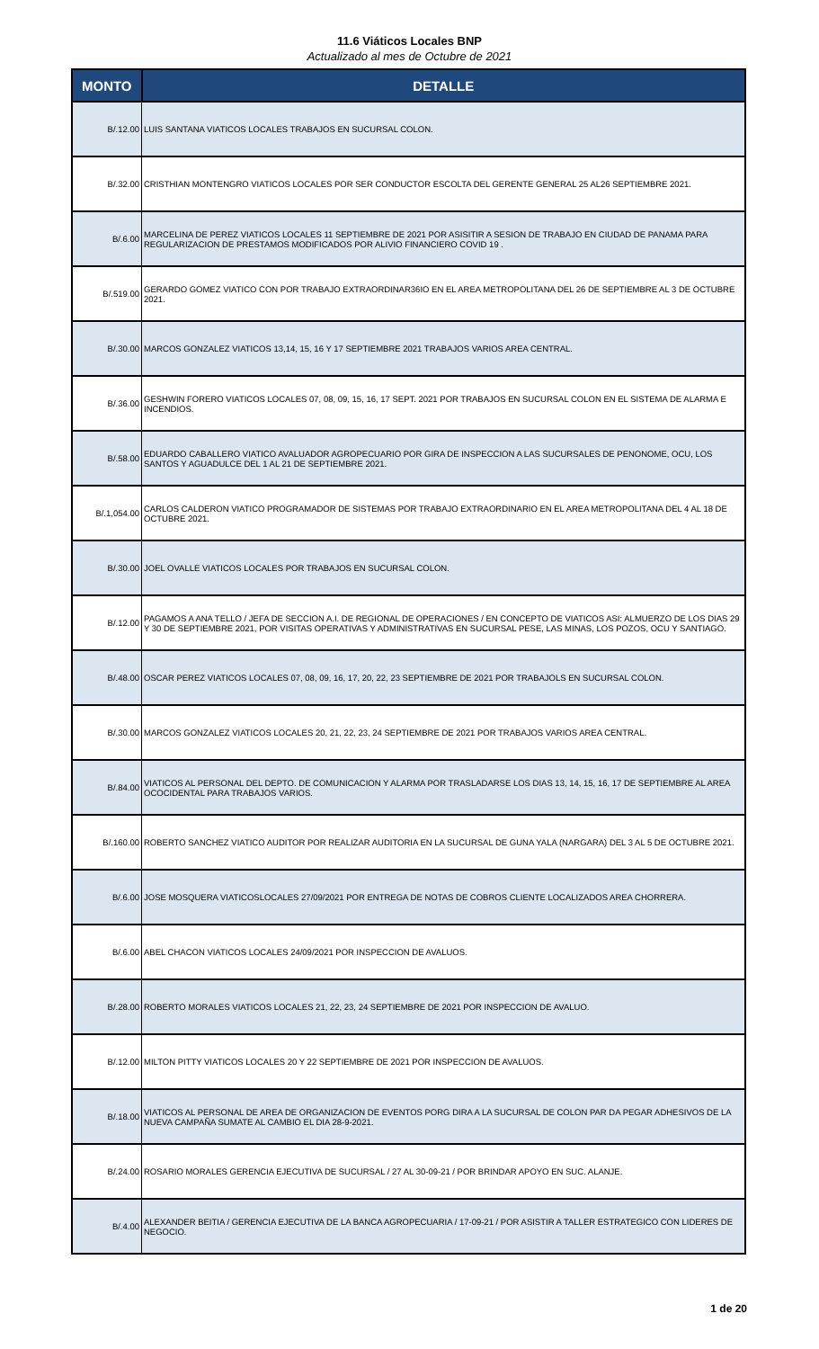11.6 Viáticos Locales BNP
Actualizado al mes de Octubre de 2021
| MONTO | DETALLE |
| --- | --- |
| B/.12.00 | LUIS SANTANA VIATICOS LOCALES TRABAJOS EN SUCURSAL COLON. |
| B/.32.00 | CRISTHIAN MONTENGRO VIATICOS LOCALES POR SER CONDUCTOR ESCOLTA DEL GERENTE GENERAL 25 AL26 SEPTIEMBRE 2021. |
| B/.6.00 | MARCELINA DE PEREZ VIATICOS LOCALES 11 SEPTIEMBRE DE 2021 POR ASISITIR A SESION DE TRABAJO EN CIUDAD DE PANAMA PARA REGULARIZACION DE PRESTAMOS MODIFICADOS POR ALIVIO FINANCIERO COVID 19 . |
| B/.519.00 | GERARDO GOMEZ VIATICO CON POR TRABAJO EXTRAORDINAR36IO EN EL AREA METROPOLITANA DEL 26 DE SEPTIEMBRE AL 3 DE OCTUBRE 2021. |
| B/.30.00 | MARCOS GONZALEZ VIATICOS 13,14, 15, 16 Y 17 SEPTIEMBRE 2021 TRABAJOS VARIOS AREA CENTRAL. |
| B/.36.00 | GESHWIN FORERO VIATICOS LOCALES 07, 08, 09, 15, 16, 17 SEPT. 2021 POR TRABAJOS EN SUCURSAL COLON EN EL SISTEMA DE ALARMA E INCENDIOS. |
| B/.58.00 | EDUARDO CABALLERO VIATICO AVALUADOR AGROPECUARIO POR GIRA DE INSPECCION A LAS SUCURSALES DE PENONOME, OCU, LOS SANTOS Y AGUADULCE DEL 1 AL 21 DE SEPTIEMBRE 2021. |
| B/.1,054.00 | CARLOS CALDERON VIATICO PROGRAMADOR DE SISTEMAS POR TRABAJO EXTRAORDINARIO EN EL AREA METROPOLITANA DEL 4 AL 18 DE OCTUBRE 2021. |
| B/.30.00 | JOEL OVALLE VIATICOS LOCALES POR TRABAJOS EN SUCURSAL COLON. |
| B/.12.00 | PAGAMOS A ANA TELLO / JEFA DE SECCION A.I. DE REGIONAL DE OPERACIONES / EN CONCEPTO DE VIATICOS ASI: ALMUERZO DE LOS DIAS 29 Y 30 DE SEPTIEMBRE 2021, POR VISITAS OPERATIVAS Y ADMINISTRATIVAS EN SUCURSAL PESE, LAS MINAS, LOS POZOS, OCU Y SANTIAGO. |
| B/.48.00 | OSCAR PEREZ VIATICOS LOCALES 07, 08, 09, 16, 17, 20, 22, 23 SEPTIEMBRE DE 2021 POR TRABAJOLS EN SUCURSAL COLON. |
| B/.30.00 | MARCOS GONZALEZ VIATICOS LOCALES 20, 21, 22, 23, 24 SEPTIEMBRE DE 2021 POR TRABAJOS VARIOS AREA CENTRAL. |
| B/.84.00 | VIATICOS AL PERSONAL DEL DEPTO. DE COMUNICACION Y ALARMA POR TRASLADARSE LOS DIAS 13, 14, 15, 16, 17 DE SEPTIEMBRE AL AREA OCOCIDENTAL PARA TRABAJOS VARIOS. |
| B/.160.00 | ROBERTO SANCHEZ VIATICO AUDITOR POR REALIZAR AUDITORIA EN LA SUCURSAL DE GUNA YALA (NARGARA) DEL 3 AL 5 DE OCTUBRE 2021. |
| B/.6.00 | JOSE MOSQUERA VIATICOSLOCALES 27/09/2021 POR ENTREGA DE NOTAS DE COBROS CLIENTE LOCALIZADOS AREA CHORRERA. |
| B/.6.00 | ABEL CHACON VIATICOS LOCALES 24/09/2021 POR INSPECCION DE AVALUOS. |
| B/.28.00 | ROBERTO MORALES VIATICOS LOCALES 21, 22, 23, 24 SEPTIEMBRE DE 2021 POR INSPECCION DE AVALUO. |
| B/.12.00 | MILTON PITTY VIATICOS LOCALES 20 Y 22 SEPTIEMBRE DE 2021 POR INSPECCION DE AVALUOS. |
| B/.18.00 | VIATICOS AL PERSONAL DE AREA DE ORGANIZACION DE EVENTOS PORG DIRA A LA SUCURSAL DE COLON PAR DA PEGAR ADHESIVOS DE LA NUEVA CAMPAÑA SUMATE AL CAMBIO EL DIA 28-9-2021. |
| B/.24.00 | ROSARIO MORALES GERENCIA EJECUTIVA DE SUCURSAL / 27 AL 30-09-21 / POR BRINDAR APOYO EN SUC. ALANJE. |
| B/.4.00 | ALEXANDER BEITIA / GERENCIA EJECUTIVA DE LA BANCA AGROPECUARIA / 17-09-21 / POR ASISTIR A TALLER ESTRATEGICO CON LIDERES DE NEGOCIO. |
1 de 20